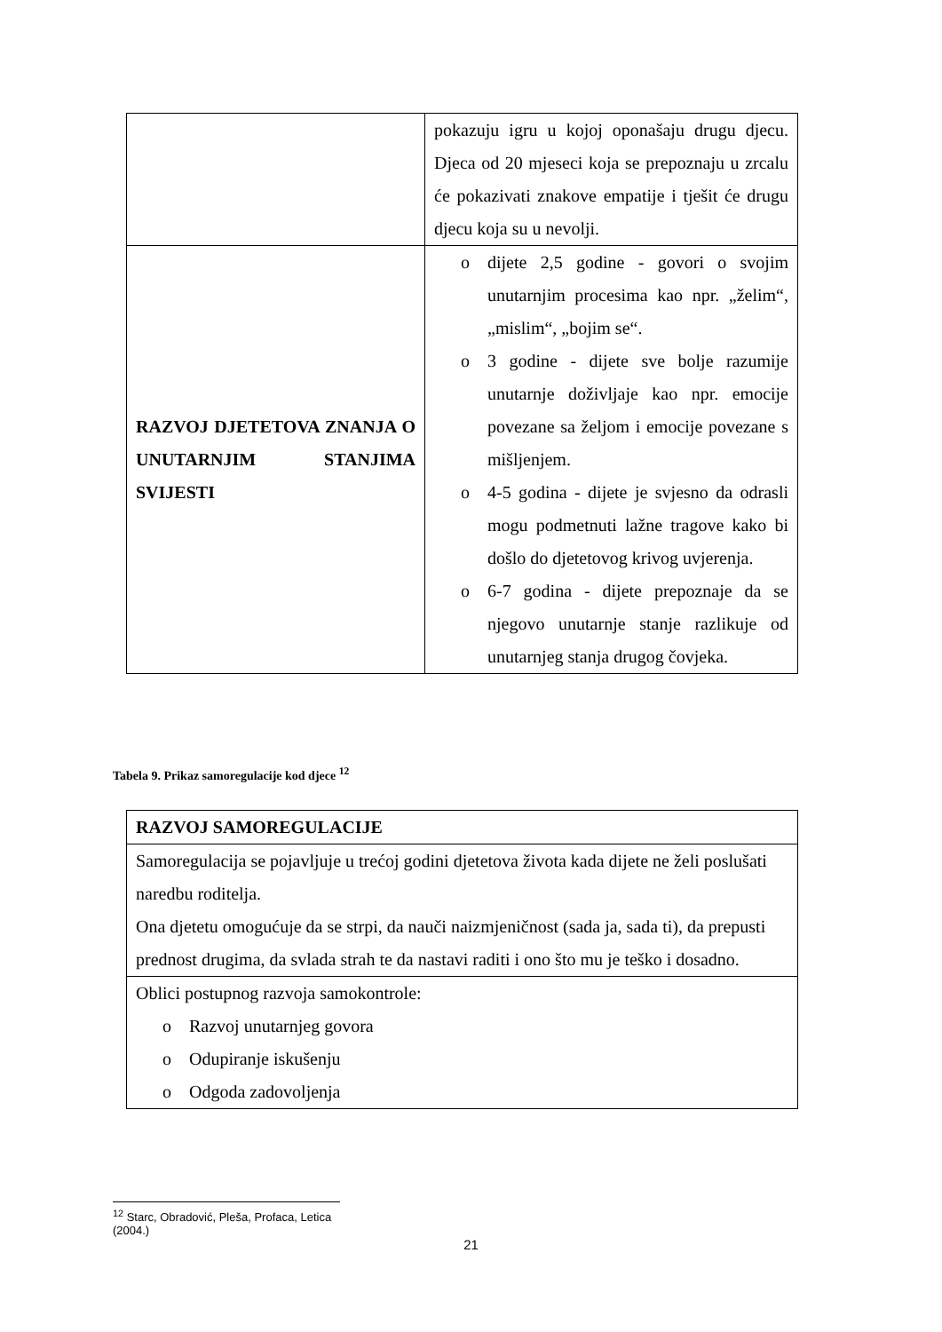| | pokazuju igru u kojoj oponašaju drugu djecu. Djeca od 20 mjeseci koja se prepoznaju u zrcalu će pokazivati znakove empatije i tješit će drugu djecu koja su u nevolji. |
| RAZVOJ DJETETOVA ZNANJA O UNUTARNJIM STANJIMA SVIJESTI | o dijete 2,5 godine - govori o svojim unutarnjim procesima kao npr. „želim“, „mislim“, „bojim se“. o 3 godine - dijete sve bolje razumije unutarnje doživljaje kao npr. emocije povezane sa željom i emocije povezane s mišljenjem. o 4-5 godina - dijete je svjesno da odrasli mogu podmetnuti lažne tragove kako bi došlo do djetetovog krivog uvjerenja. o 6-7 godina - dijete prepoznaje da se njegovo unutarnje stanje razlikuje od unutarnjeg stanja drugog čovjeka. |
Tabela 9. Prikaz samoregulacije kod djece <sup>12</sup>
| RAZVOJ SAMOREGULACIJE |
| Samoregulacija se pojavljuje u trećoj godini djetetova života kada dijete ne želi poslušati naredbu roditelja. Ona djetetu omogućuje da se strpi, da nauči naizmjeničnost (sada ja, sada ti), da prepusti prednost drugima, da svlada strah te da nastavi raditi i ono što mu je teško i dosadno. |
| Oblici postupnog razvoja samokontrole: o Razvoj unutarnjeg govora o Odupiranje iskušenju o Odgoda zadovoljenja |
<sup>12</sup> Starc, Obradović, Pleša, Profaca, Letica (2004.)
21